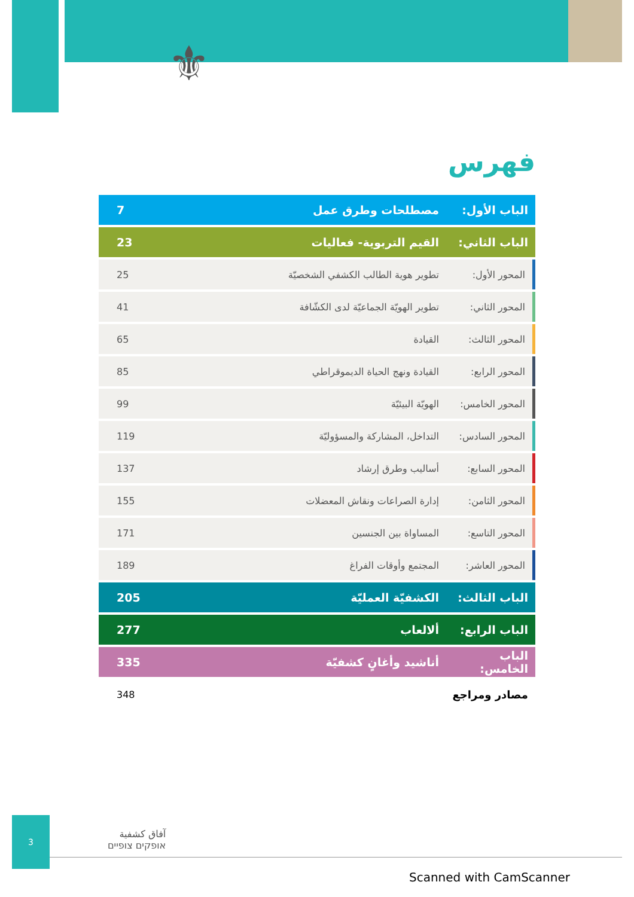⚜
فهرس
| الباب الأول: | مصطلحات وطرق عمل | 7 |
| الباب الثاني: | القيم التربوية- فعاليات | 23 |
| المحور الأول: | تطوير هوية الطالب الكشفي الشخصيّة | 25 |
| المحور الثاني: | تطوير الهويّة الجماعيّة لدى الكشّافة | 41 |
| المحور الثالث: | القيادة | 65 |
| المحور الرابع: | القيادة ونهج الحياة الديموقراطي | 85 |
| المحور الخامس: | الهويّة البيئيّة | 99 |
| المحور السادس: | التداخل، المشاركة والمسؤوليّة | 119 |
| المحور السابع: | أساليب وطرق إرشاد | 137 |
| المحور الثامن: | إدارة الصراعات ونقاش المعضلات | 155 |
| المحور التاسع: | المساواة بين الجنسين | 171 |
| المحور العاشر: | المجتمع وأوقات الفراغ | 189 |
| الباب الثالث: | الكشفيّة العمليّة | 205 |
| الباب الرابع: | ألالعاب | 277 |
| الباب الخامس: | أناشيد وأغانٍ كشفيّة | 335 |
| مصادر ومراجع | | 348 |
3
آفاق كشفية
אופקים צופיים
Scanned with CamScanner